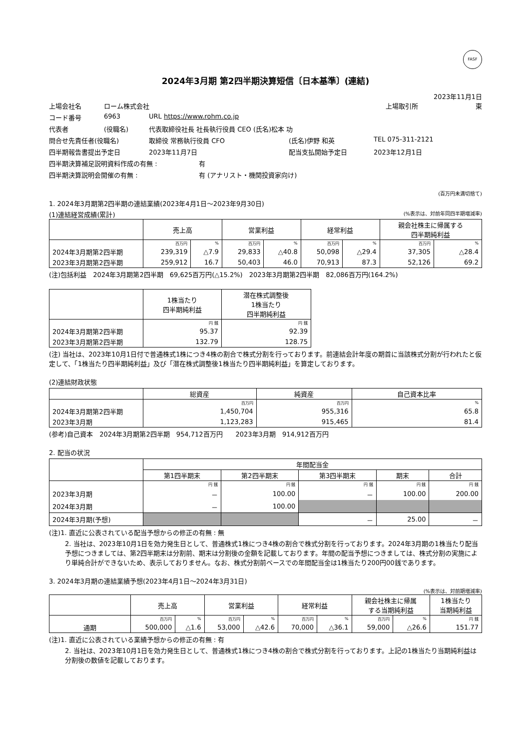FASF
2024年3月期 第2四半期決算短信〔日本基準〕(連結)
2023年11月1日
上場会社名 ローム株式会社 上場取引所 東
コード番号 6963 URL https://www.rohm.co.jp
代表者 (役職名) 代表取締役社長 社長執行役員 CEO (氏名)松本 功
問合せ先責任者(役職名) 取締役 常務執行役員 CFO (氏名)伊野 和英 TEL 075-311-2121
四半期報告書提出予定日 2023年11月7日 配当支払開始予定日 2023年12月1日
四半期決算補足説明資料作成の有無 : 有
四半期決算説明会開催の有無 : 有 (アナリスト・機関投資家向け)
(百万円未満切捨て)
1. 2024年3月期第2四半期の連結業績(2023年4月1日～2023年9月30日)
(1)連結経営成績(累計) (%表示は、対前年同四半期増減率)
| | 売上高 | | 営業利益 | | 経常利益 | | 親会社株主に帰属する 四半期純利益 | |
| --- | --- | --- | --- | --- | --- | --- | --- | --- |
| | 百万円 | % | 百万円 | % | 百万円 | % | 百万円 | % |
| 2024年3月期第2四半期 | 239,319 | △7.9 | 29,833 | △40.8 | 50,098 | △29.4 | 37,305 | △28.4 |
| 2023年3月期第2四半期 | 259,912 | 16.7 | 50,403 | 46.0 | 70,913 | 87.3 | 52,126 | 69.2 |
(注)包括利益　2024年3月期第2四半期　69,625百万円(△15.2%)　2023年3月期第2四半期　82,086百万円(164.2%)
| | 1株当たり 四半期純利益 | 潜在株式調整後 1株当たり 四半期純利益 |
| --- | --- | --- |
| | 円 銭 | 円 銭 |
| 2024年3月期第2四半期 | 95.37 | 92.39 |
| 2023年3月期第2四半期 | 132.79 | 128.75 |
(注) 当社は、2023年10月1日付で普通株式1株につき4株の割合で株式分割を行っております。前連結会計年度の期首に当該株式分割が行われたと仮定して、「1株当たり四半期純利益」及び「潜在株式調整後1株当たり四半期純利益」を算定しております。
(2)連結財政状態
| | 総資産 | 純資産 | 自己資本比率 |
| --- | --- | --- | --- |
| | 百万円 | 百万円 | % |
| 2024年3月期第2四半期 | 1,450,704 | 955,316 | 65.8 |
| 2023年3月期 | 1,123,283 | 915,465 | 81.4 |
(参考)自己資本　2024年3月期第2四半期　954,712百万円　　2023年3月期　914,912百万円
2. 配当の状況
| | 年間配当金 | | | | |
| --- | --- | --- | --- | --- | --- |
| | 第1四半期末 | 第2四半期末 | 第3四半期末 | 期末 | 合計 |
| | 円 銭 | 円 銭 | 円 銭 | 円 銭 | 円 銭 |
| 2023年3月期 | － | 100.00 | － | 100.00 | 200.00 |
| 2024年3月期 | － | 100.00 | | | |
| 2024年3月期(予想) | | | － | 25.00 | － |
(注)1. 直近に公表されている配当予想からの修正の有無 : 無
2. 当社は、2023年10月1日を効力発生日として、普通株式1株につき4株の割合で株式分割を行っております。2024年3月期の1株当たり配当予想につきましては、第2四半期末は分割前、期末は分割後の金額を記載しております。年間の配当予想につきましては、株式分割の実施により単純合計ができないため、表示しておりません。なお、株式分割前ベースでの年間配当金は1株当たり200円00銭であります。
3. 2024年3月期の連結業績予想(2023年4月1日～2024年3月31日)
(%表示は、対前期増減率)
| | 売上高 | | 営業利益 | | 経常利益 | | 親会社株主に帰属 する当期純利益 | | 1株当たり 当期純利益 |
| --- | --- | --- | --- | --- | --- | --- | --- | --- | --- |
| | 百万円 | % | 百万円 | % | 百万円 | % | 百万円 | % | 円 銭 |
| 通期 | 500,000 | △1.6 | 53,000 | △42.6 | 70,000 | △36.1 | 59,000 | △26.6 | 151.77 |
(注)1. 直近に公表されている業績予想からの修正の有無 : 有
2. 当社は、2023年10月1日を効力発生日として、普通株式1株につき4株の割合で株式分割を行っております。上記の1株当たり当期純利益は分割後の数値を記載しております。